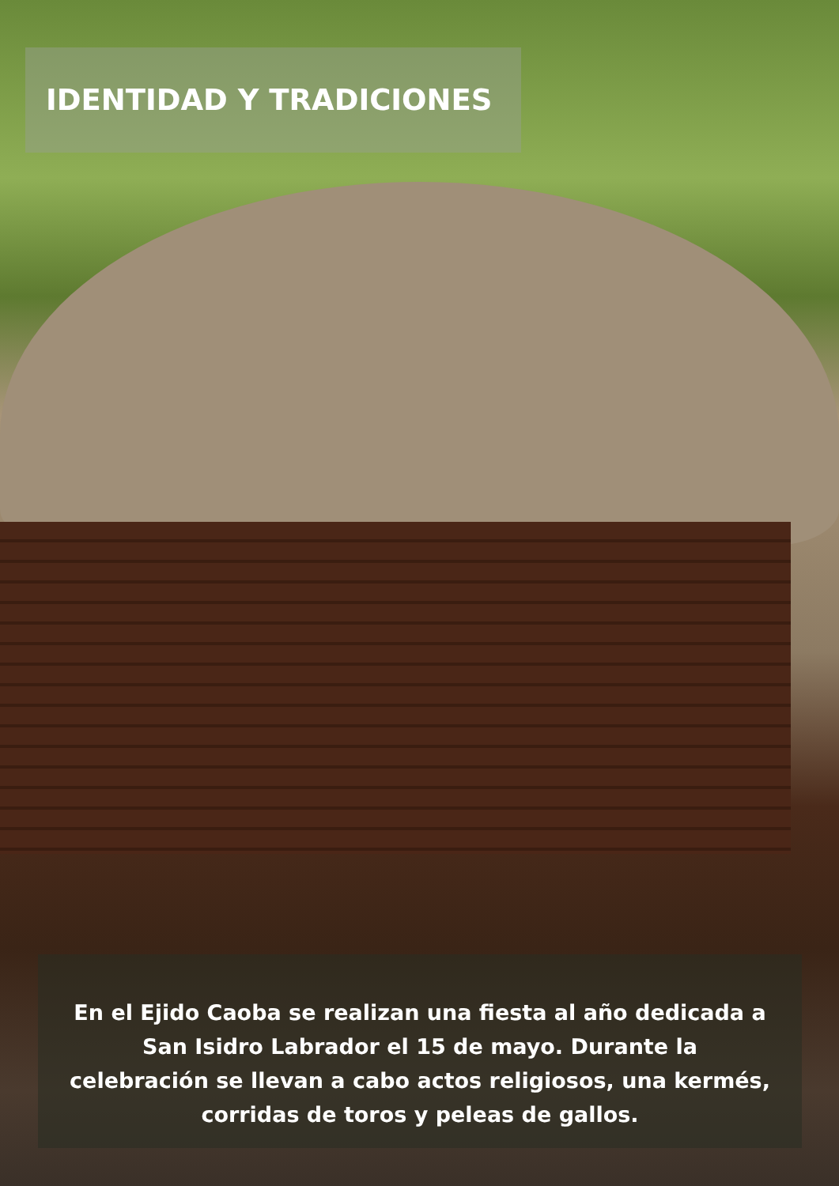IDENTIDAD Y TRADICIONES
En el Ejido Caoba se realizan una fiesta al año dedicada a San Isidro Labrador el 15 de mayo. Durante la celebración se llevan a cabo actos religiosos, una kermés, corridas de toros y peleas de gallos.